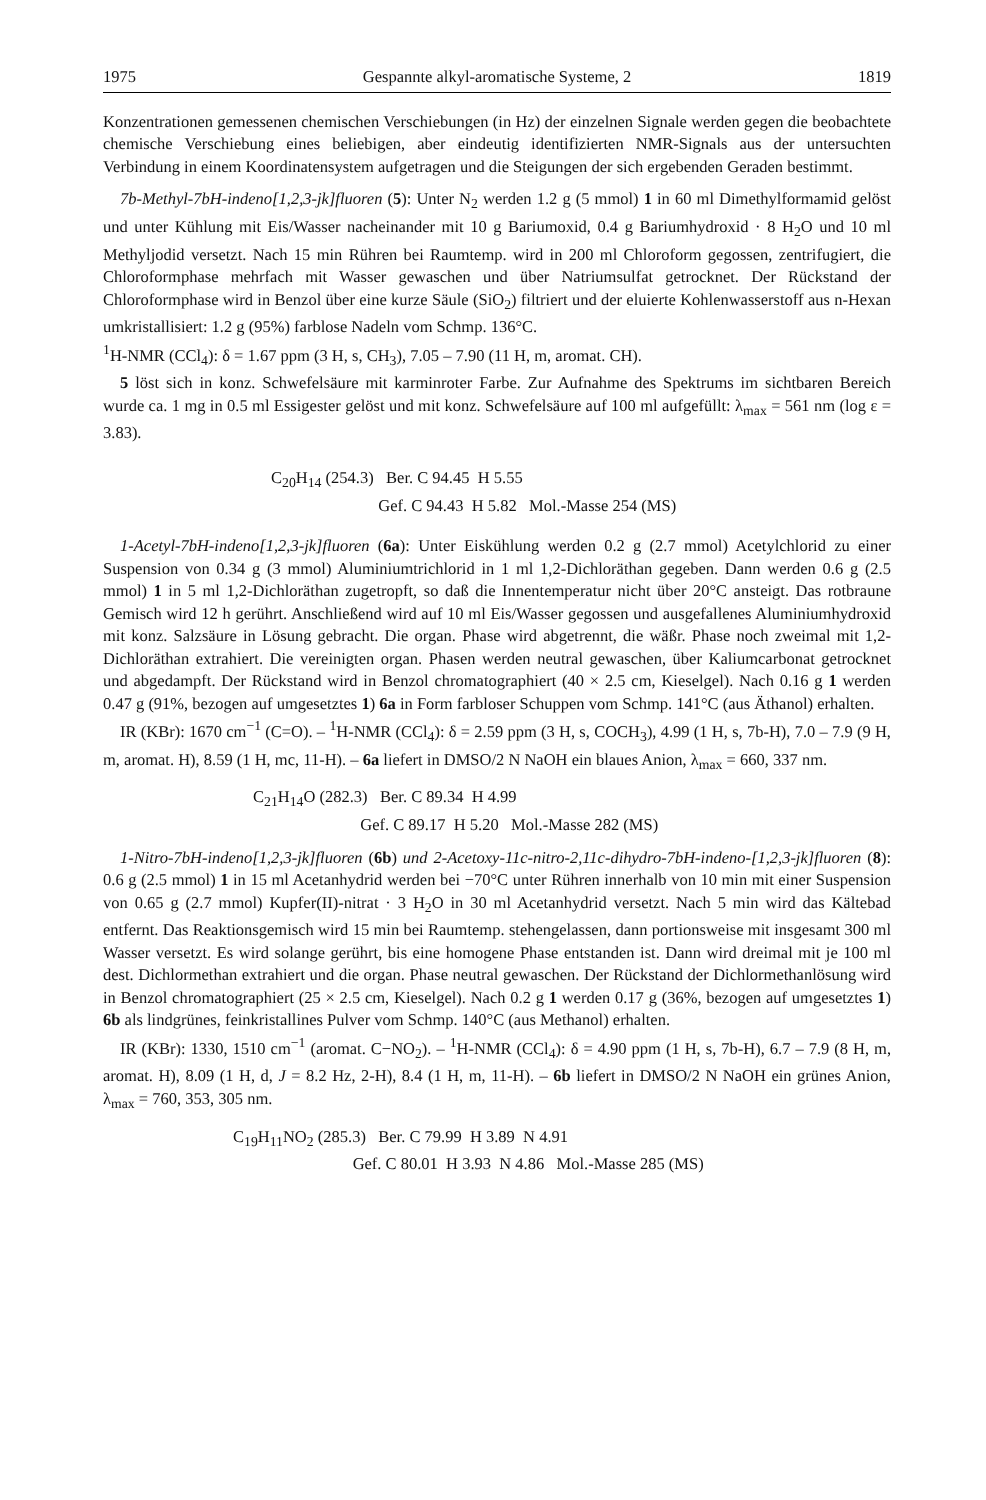1975 Gespannte alkyl-aromatische Systeme, 2 1819
Konzentrationen gemessenen chemischen Verschiebungen (in Hz) der einzelnen Signale werden gegen die beobachtete chemische Verschiebung eines beliebigen, aber eindeutig identifizierten NMR-Signals aus der untersuchten Verbindung in einem Koordinatensystem aufgetragen und die Steigungen der sich ergebenden Geraden bestimmt.
7b-Methyl-7bH-indeno[1,2,3-jk]fluoren (5): Unter N<sub>2</sub> werden 1.2 g (5 mmol) 1 in 60 ml Dimethylformamid gelöst und unter Kühlung mit Eis/Wasser nacheinander mit 10 g Bariumoxid, 0.4 g Bariumhydroxid · 8 H<sub>2</sub>O und 10 ml Methyljodid versetzt. Nach 15 min Rühren bei Raumtemp. wird in 200 ml Chloroform gegossen, zentrifugiert, die Chloroformphase mehrfach mit Wasser gewaschen und über Natriumsulfat getrocknet. Der Rückstand der Chloroformphase wird in Benzol über eine kurze Säule (SiO<sub>2</sub>) filtriert und der eluierte Kohlenwasserstoff aus n-Hexan umkristallisiert: 1.2 g (95%) farblose Nadeln vom Schmp. 136°C.
<sup>1</sup>H-NMR (CCl<sub>4</sub>): δ = 1.67 ppm (3 H, s, CH<sub>3</sub>), 7.05 – 7.90 (11 H, m, aromat. CH).
5 löst sich in konz. Schwefelsäure mit karminroter Farbe. Zur Aufnahme des Spektrums im sichtbaren Bereich wurde ca. 1 mg in 0.5 ml Essigester gelöst und mit konz. Schwefelsäure auf 100 ml aufgefüllt: λ<sub>max</sub> = 561 nm (log ε = 3.83).
C<sub>20</sub>H<sub>14</sub> (254.3) Ber. C 94.45 H 5.55
Gef. C 94.43 H 5.82 Mol.-Masse 254 (MS)
1-Acetyl-7bH-indeno[1,2,3-jk]fluoren (6a): Unter Eiskühlung werden 0.2 g (2.7 mmol) Acetylchlorid zu einer Suspension von 0.34 g (3 mmol) Aluminiumtrichlorid in 1 ml 1,2-Dichloräthan gegeben. Dann werden 0.6 g (2.5 mmol) 1 in 5 ml 1,2-Dichloräthan zugetropft, so daß die Innentemperatur nicht über 20°C ansteigt. Das rotbraune Gemisch wird 12 h gerührt. Anschließend wird auf 10 ml Eis/Wasser gegossen und ausgefallenes Aluminiumhydroxid mit konz. Salzsäure in Lösung gebracht. Die organ. Phase wird abgetrennt, die wäßr. Phase noch zweimal mit 1,2-Dichloräthan extrahiert. Die vereinigten organ. Phasen werden neutral gewaschen, über Kaliumcarbonat getrocknet und abgedampft. Der Rückstand wird in Benzol chromatographiert (40 × 2.5 cm, Kieselgel). Nach 0.16 g 1 werden 0.47 g (91%, bezogen auf umgesetztes 1) 6a in Form farbloser Schuppen vom Schmp. 141°C (aus Äthanol) erhalten.
IR (KBr): 1670 cm<sup>−1</sup> (C=O). – <sup>1</sup>H-NMR (CCl<sub>4</sub>): δ = 2.59 ppm (3 H, s, COCH<sub>3</sub>), 4.99 (1 H, s, 7b-H), 7.0 – 7.9 (9 H, m, aromat. H), 8.59 (1 H, mc, 11-H). – 6a liefert in DMSO/2 N NaOH ein blaues Anion, λ<sub>max</sub> = 660, 337 nm.
C<sub>21</sub>H<sub>14</sub>O (282.3) Ber. C 89.34 H 4.99
Gef. C 89.17 H 5.20 Mol.-Masse 282 (MS)
1-Nitro-7bH-indeno[1,2,3-jk]fluoren (6b) und 2-Acetoxy-11c-nitro-2,11c-dihydro-7bH-indeno-[1,2,3-jk]fluoren (8): 0.6 g (2.5 mmol) 1 in 15 ml Acetanhydrid werden bei −70°C unter Rühren innerhalb von 10 min mit einer Suspension von 0.65 g (2.7 mmol) Kupfer(II)-nitrat · 3 H<sub>2</sub>O in 30 ml Acetanhydrid versetzt. Nach 5 min wird das Kältebad entfernt. Das Reaktionsgemisch wird 15 min bei Raumtemp. stehengelassen, dann portionsweise mit insgesamt 300 ml Wasser versetzt. Es wird solange gerührt, bis eine homogene Phase entstanden ist. Dann wird dreimal mit je 100 ml dest. Dichlormethan extrahiert und die organ. Phase neutral gewaschen. Der Rückstand der Dichlormethanlösung wird in Benzol chromatographiert (25 × 2.5 cm, Kieselgel). Nach 0.2 g 1 werden 0.17 g (36%, bezogen auf umgesetztes 1) 6b als lindgrünes, feinkristallines Pulver vom Schmp. 140°C (aus Methanol) erhalten.
IR (KBr): 1330, 1510 cm<sup>−1</sup> (aromat. C−NO<sub>2</sub>). – <sup>1</sup>H-NMR (CCl<sub>4</sub>): δ = 4.90 ppm (1 H, s, 7b-H), 6.7 – 7.9 (8 H, m, aromat. H), 8.09 (1 H, d, J = 8.2 Hz, 2-H), 8.4 (1 H, m, 11-H). – 6b liefert in DMSO/2 N NaOH ein grünes Anion, λ<sub>max</sub> = 760, 353, 305 nm.
C<sub>19</sub>H<sub>11</sub>NO<sub>2</sub> (285.3) Ber. C 79.99 H 3.89 N 4.91
Gef. C 80.01 H 3.93 N 4.86 Mol.-Masse 285 (MS)